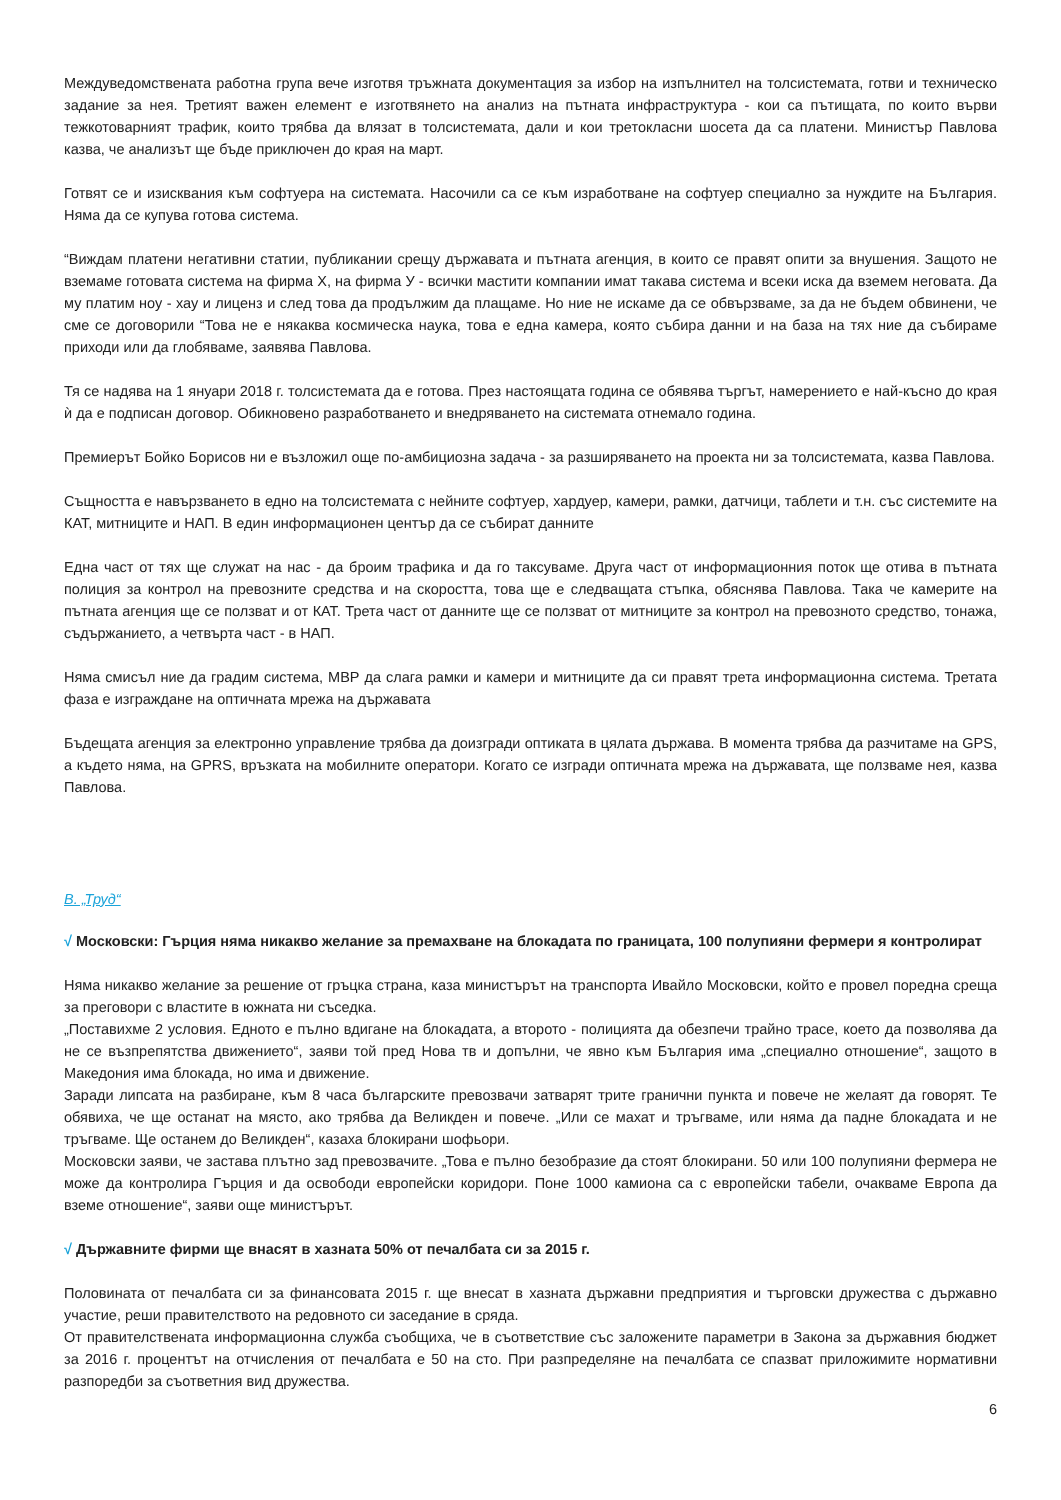Междуведомствената работна група вече изготвя тръжната документация за избор на изпълнител на толсистемата, готви и техническо задание за нея. Третият важен елемент е изготвянето на анализ на пътната инфраструктура - кои са пътищата, по които върви тежкотоварният трафик, които трябва да влязат в толсистемата, дали и кои третокласни шосета да са платени. Министър Павлова казва, че анализът ще бъде приключен до края на март.
Готвят се и изисквания към софтуера на системата. Насочили са се към изработване на софтуер специално за нуждите на България. Няма да се купува готова система.
“Виждам платени негативни статии, публикании срещу държавата и пътната агенция, в които се правят опити за внушения. Защото не вземаме готовата система на фирма Х, на фирма У - всички мастити компании имат такава система и всеки иска да вземем неговата. Да му платим ноу - хау и лиценз и след това да продължим да плащаме. Но ние не искаме да се обвързваме, за да не бъдем обвинени, че сме се договорили “Това не е някаква космическа наука, това е една камера, която събира данни и на база на тях ние да събираме приходи или да глобяваме, заявява Павлова.
Тя се надява на 1 януари 2018 г. толсистемата да е готова. През настоящата година се обявява търгът, намерението е най-късно до края ѝ да е подписан договор. Обикновено разработването и внедряването на системата отнемало година.
Премиерът Бойко Борисов ни е възложил още по-амбициозна задача - за разширяването на проекта ни за толсистемата, казва Павлова.
Същността е навързването в едно на толсистемата с нейните софтуер, хардуер, камери, рамки, датчици, таблети и т.н. със системите на КАТ, митниците и НАП. В един информационен център да се събират данните
Една част от тях ще служат на нас - да броим трафика и да го таксуваме. Друга част от информационния поток ще отива в пътната полиция за контрол на превозните средства и на скоростта, това ще е следващата стъпка, обяснява Павлова. Така че камерите на пътната агенция ще се ползват и от КАТ. Трета част от данните ще се ползват от митниците за контрол на превозното средство, тонажа, съдържанието, а четвърта част - в НАП.
Няма смисъл ние да градим система, МВР да слага рамки и камери и митниците да си правят трета информационна система. Третата фаза е изграждане на оптичната мрежа на държавата
Бъдещата агенция за електронно управление трябва да доизгради оптиката в цялата държава. В момента трябва да разчитаме на GPS, а където няма, на GPRS, връзката на мобилните оператори. Когато се изгради оптичната мрежа на държавата, ще ползваме нея, казва Павлова.
В. „Труд“
√ Московски: Гърция няма никакво желание за премахване на блокадата по границата, 100 полупияни фермери я контролират
Няма никакво желание за решение от гръцка страна, каза министърът на транспорта Ивайло Московски, който е провел поредна среща за преговори с властите в южната ни съседка.
„Поставихме 2 условия. Едното е пълно вдигане на блокадата, а второто - полицията да обезпечи трайно трасе, което да позволява да не се възпрепятства движението“, заяви той пред Нова тв и допълни, че явно към България има „специално отношение“, защото в Македония има блокада, но има и движение.
Заради липсата на разбиране, към 8 часа българските превозвачи затварят трите гранични пункта и повече не желаят да говорят. Те обявиха, че ще останат на място, ако трябва да Великден и повече. „Или се махат и тръгваме, или няма да падне блокадата и не тръгваме. Ще останем до Великден“, казаха блокирани шофьори.
Московски заяви, че застава плътно зад превозвачите. „Това е пълно безобразие да стоят блокирани. 50 или 100 полупияни фермера не може да контролира Гърция и да освободи европейски коридори. Поне 1000 камиона са с европейски табели, очакваме Европа да вземе отношение“, заяви още министърът.
√ Държавните фирми ще внасят в хазната 50% от печалбата си за 2015 г.
Половината от печалбата си за финансовата 2015 г. ще внесат в хазната държавни предприятия и търговски дружества с държавно участие, реши правителството на редовното си заседание в сряда.
От правителствената информационна служба съобщиха, че в съответствие със заложените параметри в Закона за държавния бюджет за 2016 г. процентът на отчисления от печалбата е 50 на сто. При разпределяне на печалбата се спазват приложимите нормативни разпоредби за съответния вид дружества.
6